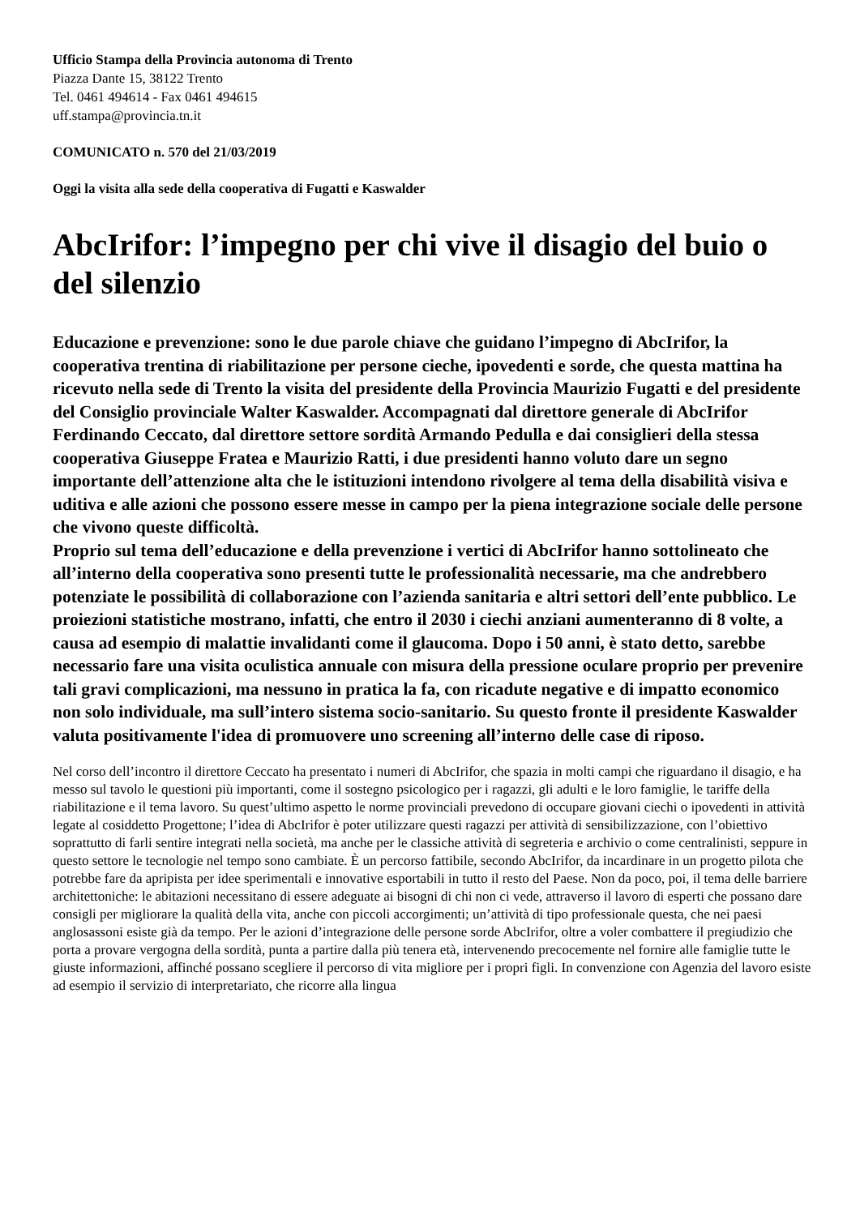Ufficio Stampa della Provincia autonoma di Trento
Piazza Dante 15, 38122 Trento
Tel. 0461 494614 - Fax 0461 494615
uff.stampa@provincia.tn.it
COMUNICATO n. 570 del 21/03/2019
Oggi la visita alla sede della cooperativa di Fugatti e Kaswalder
AbcIrifor: l’impegno per chi vive il disagio del buio o del silenzio
Educazione e prevenzione: sono le due parole chiave che guidano l’impegno di AbcIrifor, la cooperativa trentina di riabilitazione per persone cieche, ipovedenti e sorde, che questa mattina ha ricevuto nella sede di Trento la visita del presidente della Provincia Maurizio Fugatti e del presidente del Consiglio provinciale Walter Kaswalder. Accompagnati dal direttore generale di AbcIrifor Ferdinando Ceccato, dal direttore settore sordità Armando Pedulla e dai consiglieri della stessa cooperativa Giuseppe Fratea e Maurizio Ratti, i due presidenti hanno voluto dare un segno importante dell’attenzione alta che le istituzioni intendono rivolgere al tema della disabilità visiva e uditiva e alle azioni che possono essere messe in campo per la piena integrazione sociale delle persone che vivono queste difficoltà.
Proprio sul tema dell’educazione e della prevenzione i vertici di AbcIrifor hanno sottolineato che all’interno della cooperativa sono presenti tutte le professionalità necessarie, ma che andrebbero potenziate le possibilità di collaborazione con l’azienda sanitaria e altri settori dell’ente pubblico. Le proiezioni statistiche mostrano, infatti, che entro il 2030 i ciechi anziani aumenteranno di 8 volte, a causa ad esempio di malattie invalidanti come il glaucoma. Dopo i 50 anni, è stato detto, sarebbe necessario fare una visita oculistica annuale con misura della pressione oculare proprio per prevenire tali gravi complicazioni, ma nessuno in pratica la fa, con ricadute negative e di impatto economico non solo individuale, ma sull’intero sistema socio-sanitario. Su questo fronte il presidente Kaswalder valuta positivamente l'idea di promuovere uno screening all’interno delle case di riposo.
Nel corso dell’incontro il direttore Ceccato ha presentato i numeri di AbcIrifor, che spazia in molti campi che riguardano il disagio, e ha messo sul tavolo le questioni più importanti, come il sostegno psicologico per i ragazzi, gli adulti e le loro famiglie, le tariffe della riabilitazione e il tema lavoro. Su quest’ultimo aspetto le norme provinciali prevedono di occupare giovani ciechi o ipovedenti in attività legate al cosiddetto Progettone; l’idea di AbcIrifor è poter utilizzare questi ragazzi per attività di sensibilizzazione, con l’obiettivo soprattutto di farli sentire integrati nella società, ma anche per le classiche attività di segreteria e archivio o come centralinisti, seppure in questo settore le tecnologie nel tempo sono cambiate. È un percorso fattibile, secondo AbcIrifor, da incardinare in un progetto pilota che potrebbe fare da apripista per idee sperimentali e innovative esportabili in tutto il resto del Paese. Non da poco, poi, il tema delle barriere architettoniche: le abitazioni necessitano di essere adeguate ai bisogni di chi non ci vede, attraverso il lavoro di esperti che possano dare consigli per migliorare la qualità della vita, anche con piccoli accorgimenti; un’attività di tipo professionale questa, che nei paesi anglosassoni esiste già da tempo. Per le azioni d’integrazione delle persone sorde AbcIrifor, oltre a voler combattere il pregiudizio che porta a provare vergogna della sordità, punta a partire dalla più tenera età, intervenendo precocemente nel fornire alle famiglie tutte le giuste informazioni, affinché possano scegliere il percorso di vita migliore per i propri figli. In convenzione con Agenzia del lavoro esiste ad esempio il servizio di interpretariato, che ricorre alla lingua